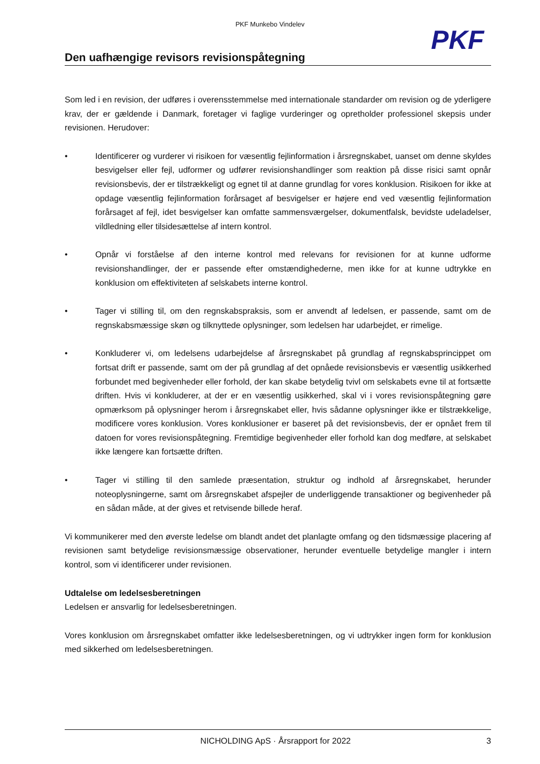PKF Munkebo Vindelev
PKF
Den uafhængige revisors revisionspåtegning
Som led i en revision, der udføres i overensstemmelse med internationale standarder om revision og de yderligere krav, der er gældende i Danmark, foretager vi faglige vurderinger og opretholder professionel skepsis under revisionen. Herudover:
• Identificerer og vurderer vi risikoen for væsentlig fejlinformation i årsregnskabet, uanset om denne skyldes besvigelser eller fejl, udformer og udfører revisionshandlinger som reaktion på disse risici samt opnår revisionsbevis, der er tilstrækkeligt og egnet til at danne grundlag for vores konklusion. Risikoen for ikke at opdage væsentlig fejlinformation forårsaget af besvigelser er højere end ved væsentlig fejlinformation forårsaget af fejl, idet besvigelser kan omfatte sammensværgelser, dokumentfalsk, bevidste udeladelser, vildledning eller tilsidesættelse af intern kontrol.
• Opnår vi forståelse af den interne kontrol med relevans for revisionen for at kunne udforme revisionshandlinger, der er passende efter omstændighederne, men ikke for at kunne udtrykke en konklusion om effektiviteten af selskabets interne kontrol.
• Tager vi stilling til, om den regnskabspraksis, som er anvendt af ledelsen, er passende, samt om de regnskabsmæssige skøn og tilknyttede oplysninger, som ledelsen har udarbejdet, er rimelige.
• Konkluderer vi, om ledelsens udarbejdelse af årsregnskabet på grundlag af regnskabsprincippet om fortsat drift er passende, samt om der på grundlag af det opnåede revisionsbevis er væsentlig usikkerhed forbundet med begivenheder eller forhold, der kan skabe betydelig tvivl om selskabets evne til at fortsætte driften. Hvis vi konkluderer, at der er en væsentlig usikkerhed, skal vi i vores revisionspåtegning gøre opmærksom på oplysninger herom i årsregnskabet eller, hvis sådanne oplysninger ikke er tilstrækkelige, modificere vores konklusion. Vores konklusioner er baseret på det revisionsbevis, der er opnået frem til datoen for vores revisionspåtegning. Fremtidige begivenheder eller forhold kan dog medføre, at selskabet ikke længere kan fortsætte driften.
• Tager vi stilling til den samlede præsentation, struktur og indhold af årsregnskabet, herunder noteoplysningerne, samt om årsregnskabet afspejler de underliggende transaktioner og begivenheder på en sådan måde, at der gives et retvisende billede heraf.
Vi kommunikerer med den øverste ledelse om blandt andet det planlagte omfang og den tidsmæssige placering af revisionen samt betydelige revisionsmæssige observationer, herunder eventuelle betydelige mangler i intern kontrol, som vi identificerer under revisionen.
Udtalelse om ledelsesberetningen
Ledelsen er ansvarlig for ledelsesberetningen.
Vores konklusion om årsregnskabet omfatter ikke ledelsesberetningen, og vi udtrykker ingen form for konklusion med sikkerhed om ledelsesberetningen.
NICHOLDING ApS · Årsrapport for 2022 3